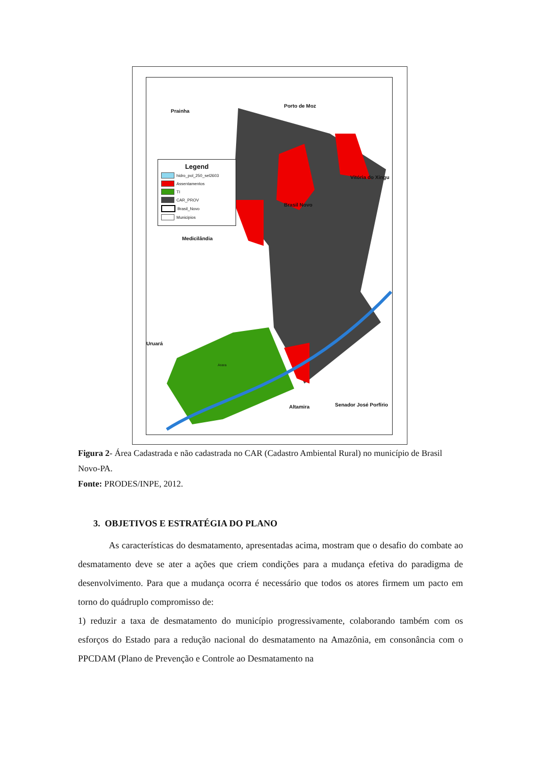Prainha
Porto de Moz
Vitória do Xingu
Brasil Novo
Medicilândia
Uruará
Arara
Altamira Senador José Porfírio
Legend
hidro_pol_250_sel2603
Assentamentos
TI
CAR_PROV
Brasil_Novo
Municipios
Figura 2- Área Cadastrada e não cadastrada no CAR (Cadastro Ambiental Rural) no município de Brasil Novo-PA.
Fonte: PRODES/INPE, 2012.
3. OBJETIVOS E ESTRATÉGIA DO PLANO
As características do desmatamento, apresentadas acima, mostram que o desafio do combate ao desmatamento deve se ater a ações que criem condições para a mudança efetiva do paradigma de desenvolvimento. Para que a mudança ocorra é necessário que todos os atores firmem um pacto em torno do quádruplo compromisso de:
1) reduzir a taxa de desmatamento do município progressivamente, colaborando também com os esforços do Estado para a redução nacional do desmatamento na Amazônia, em consonância com o PPCDAM (Plano de Prevenção e Controle ao Desmatamento na